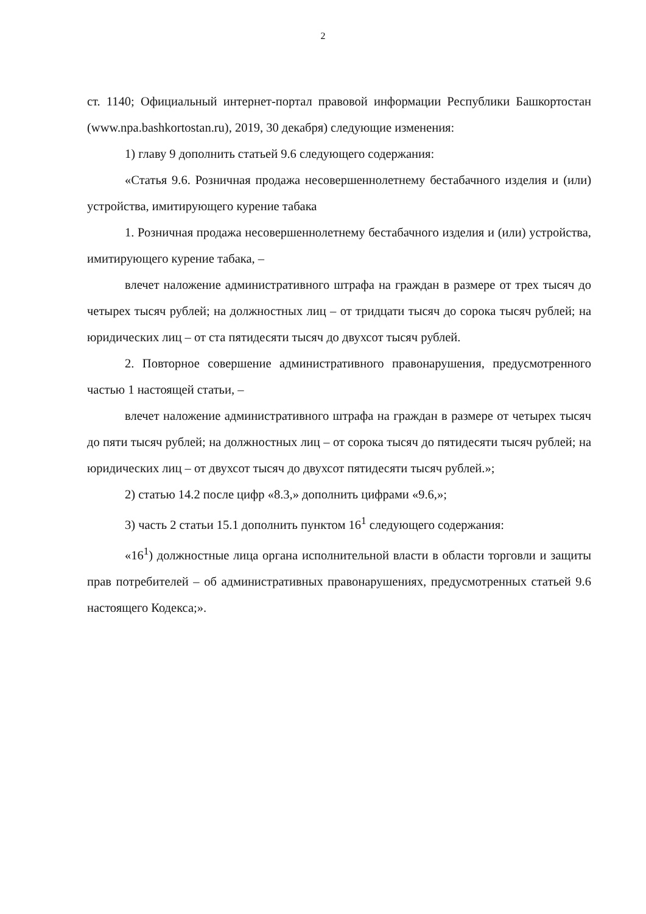2
ст. 1140; Официальный интернет-портал правовой информации Республики Башкортостан (www.npa.bashkortostan.ru), 2019, 30 декабря) следующие изменения:
1) главу 9 дополнить статьей 9.6 следующего содержания:
«Статья 9.6. Розничная продажа несовершеннолетнему бестабачного изделия и (или) устройства, имитирующего курение табака
1. Розничная продажа несовершеннолетнему бестабачного изделия и (или) устройства, имитирующего курение табака, –
влечет наложение административного штрафа на граждан в размере от трех тысяч до четырех тысяч рублей; на должностных лиц – от тридцати тысяч до сорока тысяч рублей; на юридических лиц – от ста пятидесяти тысяч до двухсот тысяч рублей.
2. Повторное совершение административного правонарушения, предусмотренного частью 1 настоящей статьи, –
влечет наложение административного штрафа на граждан в размере от четырех тысяч до пяти тысяч рублей; на должностных лиц – от сорока тысяч до пятидесяти тысяч рублей; на юридических лиц – от двухсот тысяч до двухсот пятидесяти тысяч рублей.»;
2) статью 14.2 после цифр «8.3,» дополнить цифрами «9.6,»;
3) часть 2 статьи 15.1 дополнить пунктом 16<sup>1</sup> следующего содержания:
«16<sup>1</sup>) должностные лица органа исполнительной власти в области торговли и защиты прав потребителей – об административных правонарушениях, предусмотренных статьей 9.6 настоящего Кодекса;».